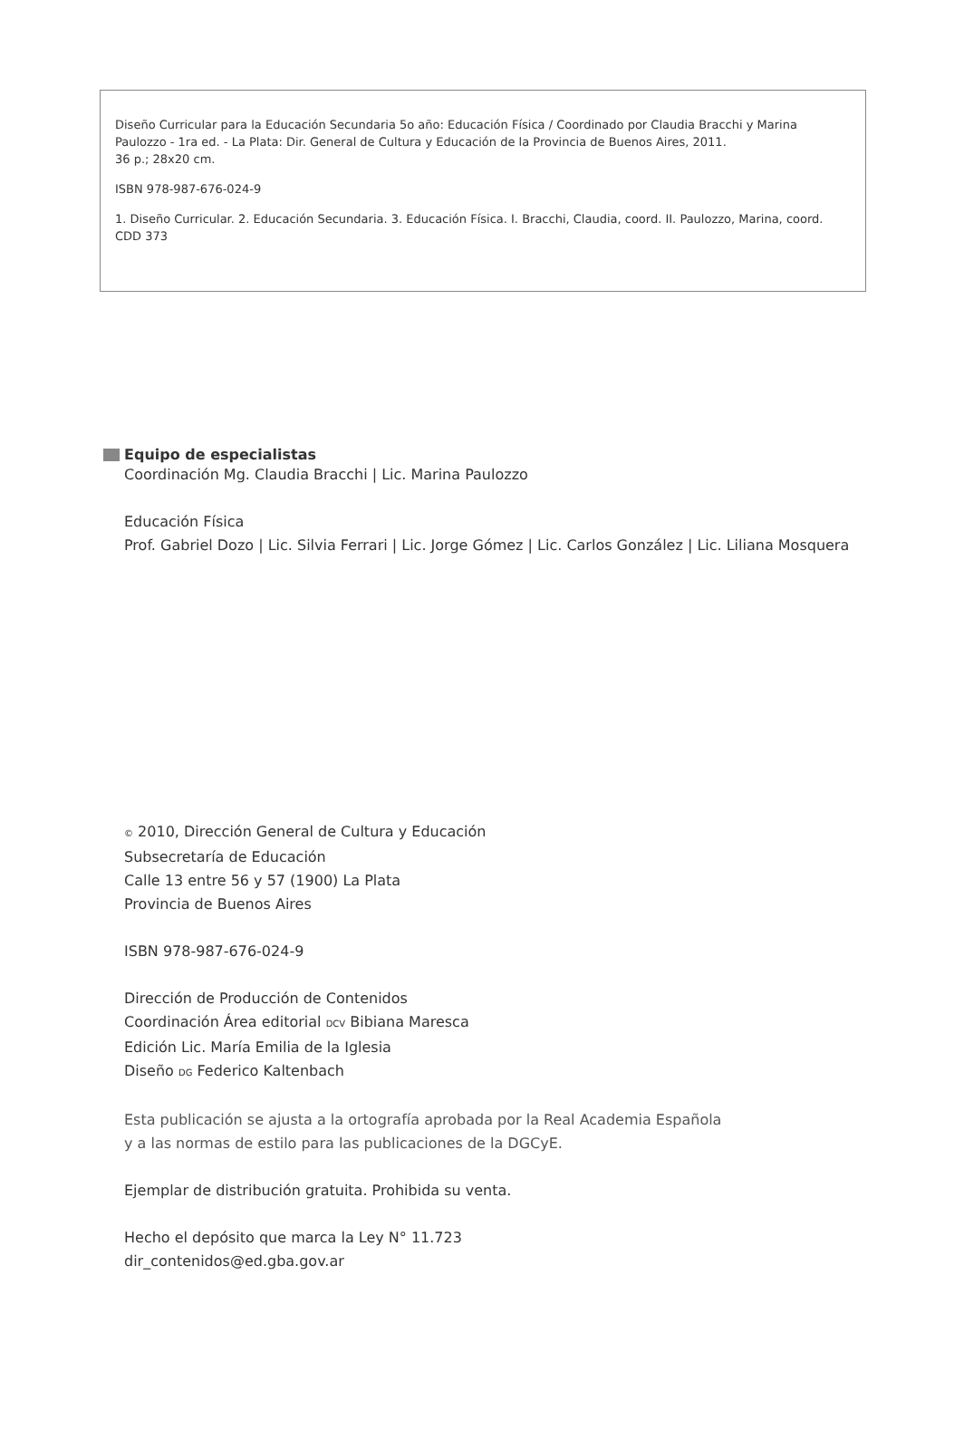Diseño Curricular para la Educación Secundaria 5o año: Educación Física / Coordinado por Claudia Bracchi y Marina Paulozzo - 1ra ed. - La Plata: Dir. General de Cultura y Educación de la Provincia de Buenos Aires, 2011.
36 p.; 28x20 cm.
ISBN 978-987-676-024-9
1. Diseño Curricular. 2. Educación Secundaria. 3. Educación Física. I. Bracchi, Claudia, coord. II. Paulozzo, Marina, coord.
CDD 373
Equipo de especialistas
Coordinación Mg. Claudia Bracchi | Lic. Marina Paulozzo
Educación Física
Prof. Gabriel Dozo | Lic. Silvia Ferrari | Lic. Jorge Gómez | Lic. Carlos González | Lic. Liliana Mosquera
© 2010, Dirección General de Cultura y Educación
Subsecretaría de Educación
Calle 13 entre 56 y 57 (1900) La Plata
Provincia de Buenos Aires
ISBN 978-987-676-024-9
Dirección de Producción de Contenidos
Coordinación Área editorial DCV Bibiana Maresca
Edición Lic. María Emilia de la Iglesia
Diseño DG Federico Kaltenbach
Esta publicación se ajusta a la ortografía aprobada por la Real Academia Española
y a las normas de estilo para las publicaciones de la DGCyE.
Ejemplar de distribución gratuita. Prohibida su venta.
Hecho el depósito que marca la Ley N° 11.723
dir_contenidos@ed.gba.gov.ar